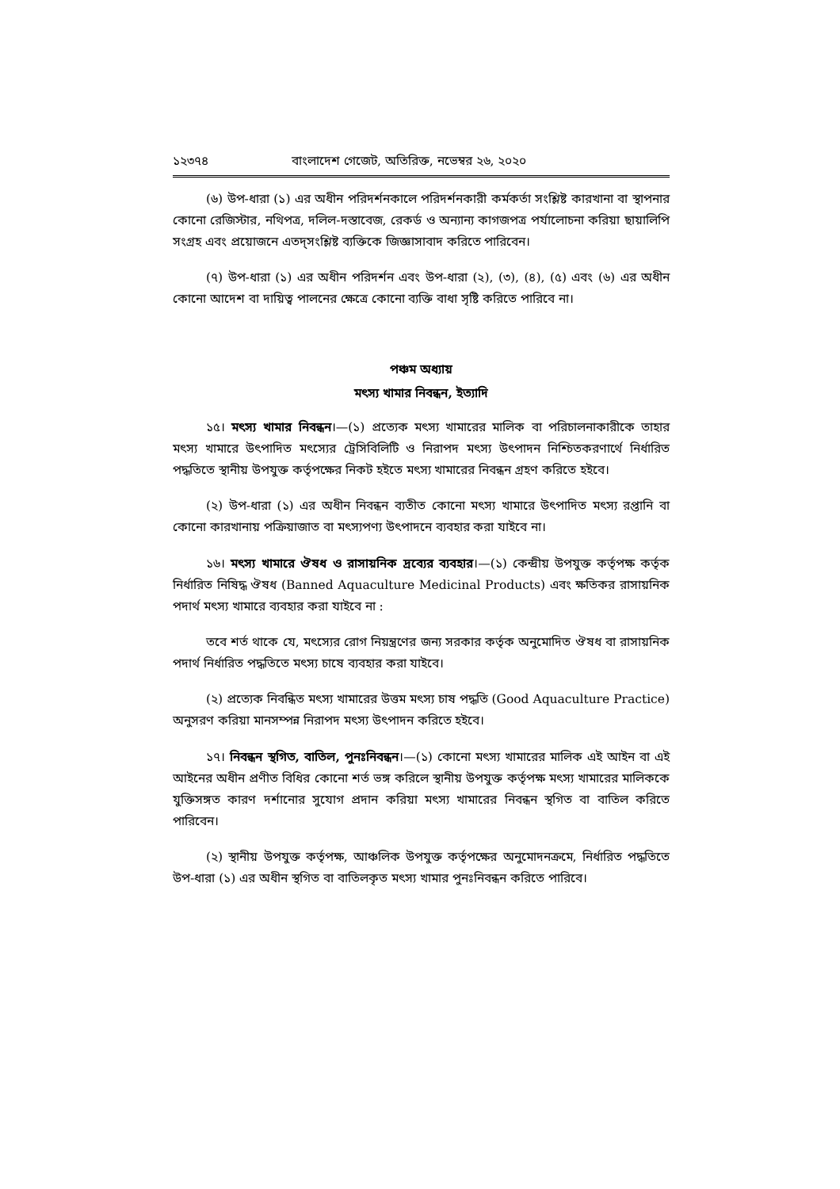১২৩৭৪ বাংলাদেশ গেজেট, অতিরিক্ত, নভেম্বর ২৬, ২০২০
(৬) উপ-ধারা (১) এর অধীন পরিদর্শনকালে পরিদর্শনকারী কর্মকর্তা সংশ্লিষ্ট কারখানা বা স্থাপনার কোনো রেজিস্টার, নথিপত্র, দলিল-দস্তাবেজ, রেকর্ড ও অন্যান্য কাগজপত্র পর্যালোচনা করিয়া ছায়ালিপি সংগ্রহ এবং প্রয়োজনে এতদ্‌সংশ্লিষ্ট ব্যক্তিকে জিজ্ঞাসাবাদ করিতে পারিবেন।
(৭) উপ-ধারা (১) এর অধীন পরিদর্শন এবং উপ-ধারা (২), (৩), (৪), (৫) এবং (৬) এর অধীন কোনো আদেশ বা দায়িত্ব পালনের ক্ষেত্রে কোনো ব্যক্তি বাধা সৃষ্টি করিতে পারিবে না।
পঞ্চম অধ্যায়
মৎস্য খামার নিবন্ধন, ইত্যাদি
১৫। মৎস্য খামার নিবন্ধন।—(১) প্রত্যেক মৎস্য খামারের মালিক বা পরিচালনাকারীকে তাহার মৎস্য খামারে উৎপাদিত মৎস্যের ট্রেসিবিলিটি ও নিরাপদ মৎস্য উৎপাদন নিশ্চিতকরণার্থে নির্ধারিত পদ্ধতিতে স্থানীয় উপযুক্ত কর্তৃপক্ষের নিকট হইতে মৎস্য খামারের নিবন্ধন গ্রহণ করিতে হইবে।
(২) উপ-ধারা (১) এর অধীন নিবন্ধন ব্যতীত কোনো মৎস্য খামারে উৎপাদিত মৎস্য রপ্তানি বা কোনো কারখানায় পক্রিয়াজাত বা মৎস্যপণ্য উৎপাদনে ব্যবহার করা যাইবে না।
১৬। মৎস্য খামারে ঔষধ ও রাসায়নিক দ্রব্যের ব্যবহার।—(১) কেন্দ্রীয় উপযুক্ত কর্তৃপক্ষ কর্তৃক নির্ধারিত নিষিদ্ধ ঔষধ (Banned Aquaculture Medicinal Products) এবং ক্ষতিকর রাসায়নিক পদার্থ মৎস্য খামারে ব্যবহার করা যাইবে না :
তবে শর্ত থাকে যে, মৎস্যের রোগ নিয়ন্ত্রণের জন্য সরকার কর্তৃক অনুমোদিত ঔষধ বা রাসায়নিক পদার্থ নির্ধারিত পদ্ধতিতে মৎস্য চাষে ব্যবহার করা যাইবে।
(২) প্রত্যেক নিবন্ধিত মৎস্য খামারের উত্তম মৎস্য চাষ পদ্ধতি (Good Aquaculture Practice) অনুসরণ করিয়া মানসম্পন্ন নিরাপদ মৎস্য উৎপাদন করিতে হইবে।
১৭। নিবন্ধন স্থগিত, বাতিল, পুনঃনিবন্ধন।—(১) কোনো মৎস্য খামারের মালিক এই আইন বা এই আইনের অধীন প্রণীত বিধির কোনো শর্ত ভঙ্গ করিলে স্থানীয় উপযুক্ত কর্তৃপক্ষ মৎস্য খামারের মালিককে যুক্তিসঙ্গত কারণ দর্শানোর সুযোগ প্রদান করিয়া মৎস্য খামারের নিবন্ধন স্থগিত বা বাতিল করিতে পারিবেন।
(২) স্থানীয় উপযুক্ত কর্তৃপক্ষ, আঞ্চলিক উপযুক্ত কর্তৃপক্ষের অনুমোদনক্রমে, নির্ধারিত পদ্ধতিতে উপ-ধারা (১) এর অধীন স্থগিত বা বাতিলকৃত মৎস্য খামার পুনঃনিবন্ধন করিতে পারিবে।